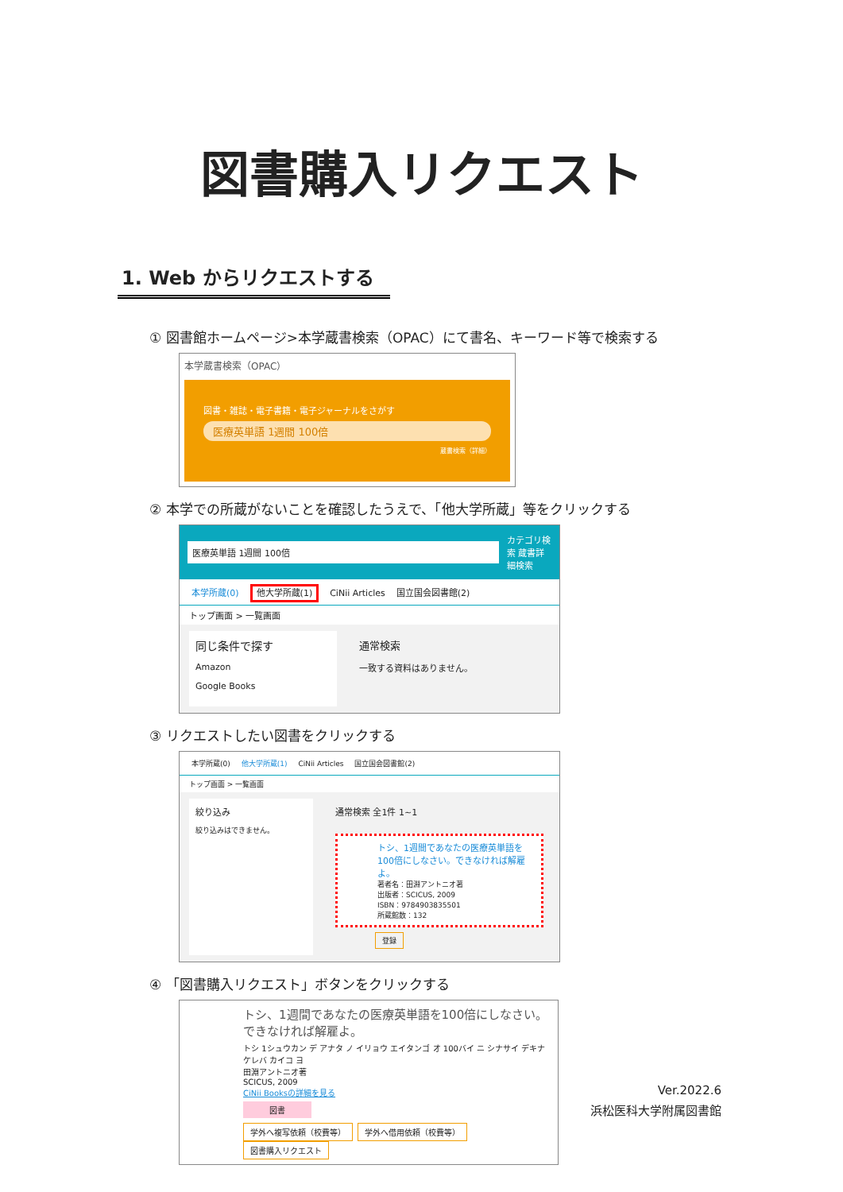図書購入リクエスト
1. Web からリクエストする
① 図書館ホームページ>本学蔵書検索（OPAC）にて書名、キーワード等で検索する
本学蔵書検索（OPAC）
図書・雑誌・電子書籍・電子ジャーナルをさがす
医療英単語 1週間 100倍
蔵書検索（詳細）
② 本学での所蔵がないことを確認したうえで、「他大学所蔵」等をクリックする
医療英単語 1週間 100倍 カテゴリ検索 蔵書詳細検索
本学所蔵(0) 他大学所蔵(1) CiNii Articles 国立国会図書館(2)
トップ画面 > 一覧画面
同じ条件で探す
Amazon
Google Books
通常検索
一致する資料はありません。
③ リクエストしたい図書をクリックする
本学所蔵(0) 他大学所蔵(1) CiNii Articles 国立国会図書館(2)
トップ画面 > 一覧画面
絞り込み
絞り込みはできません。
通常検索 全1件 1~1
トシ、1週間であなたの医療英単語を100倍にしなさい。できなければ解雇よ。
著者名：田淵アントニオ著
出版者：SCICUS, 2009
ISBN：9784903835501
所蔵館数：132
登録
④ 「図書購入リクエスト」ボタンをクリックする
トシ、1週間であなたの医療英単語を100倍にしなさい。できなければ解雇よ。
トシ 1シュウカン デ アナタ ノ イリョウ エイタンゴ オ 100バイ ニ シナサイ デキナケレバ カイコ ヨ
田淵アントニオ著
SCICUS, 2009
CiNii Booksの詳細を見る
図書
学外へ複写依頼（校費等） 学外へ借用依頼（校費等） 図書購入リクエスト
Ver.2022.6
浜松医科大学附属図書館